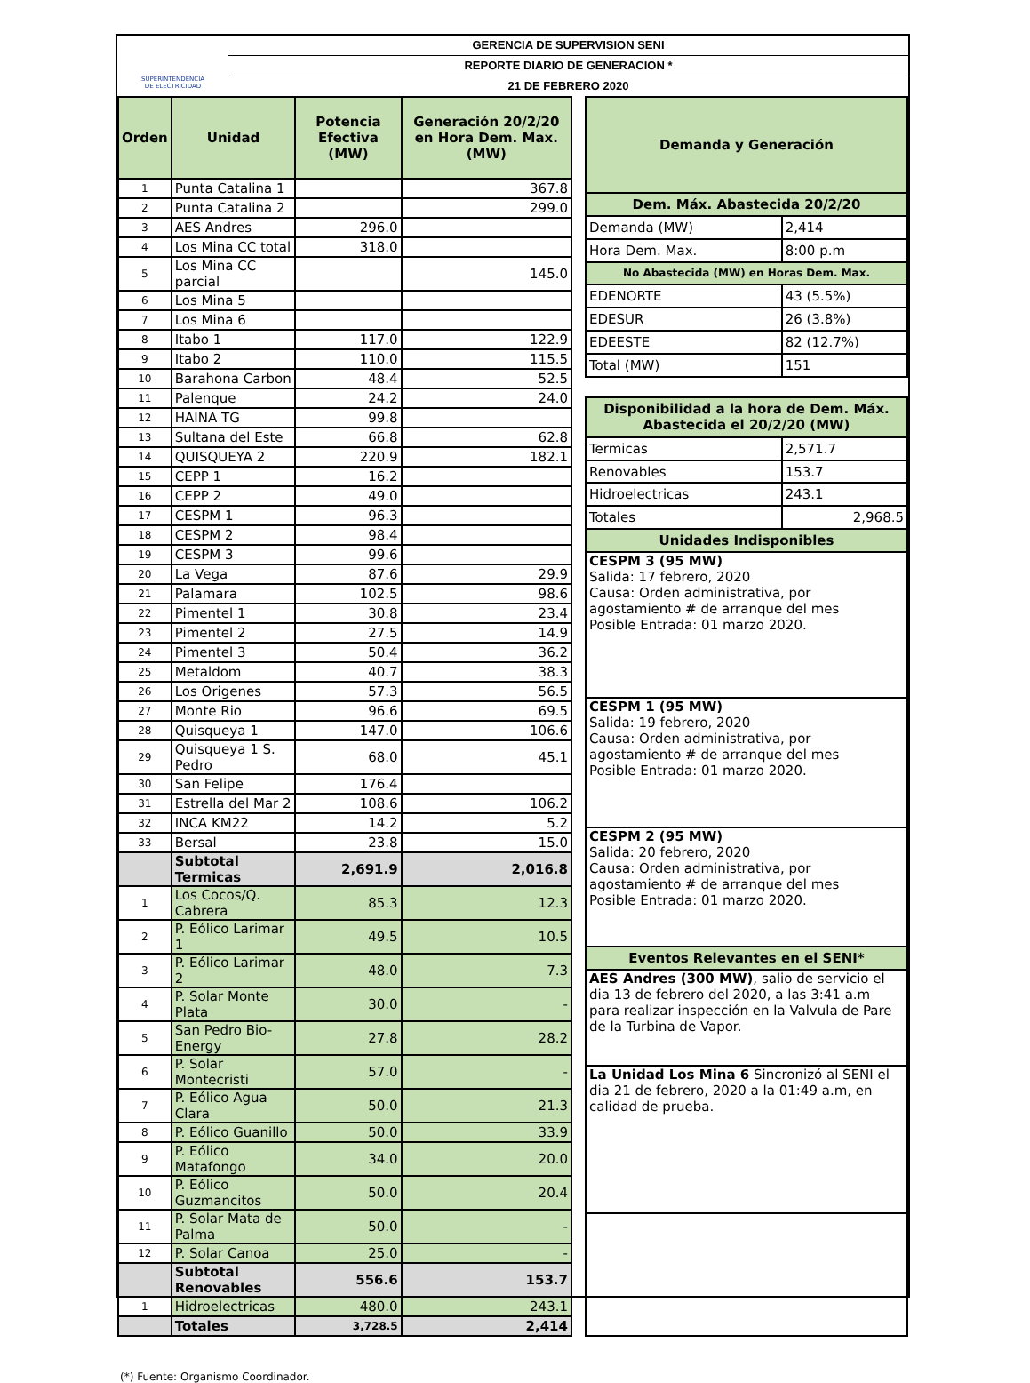SUPERINTENDENCIA
DE ELECTRICIDAD
GERENCIA DE SUPERVISION SENI
REPORTE DIARIO DE GENERACION *
21 DE FEBRERO 2020
| Orden | Unidad | Potencia Efectiva (MW) | Generación 20/2/20 en Hora Dem. Max. (MW) |
| --- | --- | --- | --- |
| 1 | Punta Catalina 1 | | 367.8 |
| 2 | Punta Catalina 2 | | 299.0 |
| 3 | AES Andres | 296.0 | |
| 4 | Los Mina CC total | 318.0 | |
| 5 | Los Mina CC parcial | | 145.0 |
| 6 | Los Mina 5 | | |
| 7 | Los Mina 6 | | |
| 8 | Itabo 1 | 117.0 | 122.9 |
| 9 | Itabo 2 | 110.0 | 115.5 |
| 10 | Barahona Carbon | 48.4 | 52.5 |
| 11 | Palenque | 24.2 | 24.0 |
| 12 | HAINA TG | 99.8 | |
| 13 | Sultana del Este | 66.8 | 62.8 |
| 14 | QUISQUEYA 2 | 220.9 | 182.1 |
| 15 | CEPP 1 | 16.2 | |
| 16 | CEPP 2 | 49.0 | |
| 17 | CESPM 1 | 96.3 | |
| 18 | CESPM 2 | 98.4 | |
| 19 | CESPM 3 | 99.6 | |
| 20 | La Vega | 87.6 | 29.9 |
| 21 | Palamara | 102.5 | 98.6 |
| 22 | Pimentel 1 | 30.8 | 23.4 |
| 23 | Pimentel 2 | 27.5 | 14.9 |
| 24 | Pimentel 3 | 50.4 | 36.2 |
| 25 | Metaldom | 40.7 | 38.3 |
| 26 | Los Origenes | 57.3 | 56.5 |
| 27 | Monte Rio | 96.6 | 69.5 |
| 28 | Quisqueya 1 | 147.0 | 106.6 |
| 29 | Quisqueya 1 S. Pedro | 68.0 | 45.1 |
| 30 | San Felipe | 176.4 | |
| 31 | Estrella del Mar 2 | 108.6 | 106.2 |
| 32 | INCA KM22 | 14.2 | 5.2 |
| 33 | Bersal | 23.8 | 15.0 |
| | Subtotal Termicas | 2,691.9 | 2,016.8 |
| 1 | Los Cocos/Q. Cabrera | 85.3 | 12.3 |
| 2 | P. Eólico Larimar 1 | 49.5 | 10.5 |
| 3 | P. Eólico Larimar 2 | 48.0 | 7.3 |
| 4 | P. Solar Monte Plata | 30.0 | - |
| 5 | San Pedro Bio-Energy | 27.8 | 28.2 |
| 6 | P. Solar Montecristi | 57.0 | - |
| 7 | P. Eólico Agua Clara | 50.0 | 21.3 |
| 8 | P. Eólico Guanillo | 50.0 | 33.9 |
| 9 | P. Eólico Matafongo | 34.0 | 20.0 |
| 10 | P. Eólico Guzmancitos | 50.0 | 20.4 |
| 11 | P. Solar Mata de Palma | 50.0 | - |
| 12 | P. Solar Canoa | 25.0 | - |
| | Subtotal Renovables | 556.6 | 153.7 |
| 1 | Hidroelectricas | 480.0 | 243.1 |
| | Totales | 3,728.5 | 2,414 |
| Demanda y Generación | |
| --- | --- |
| Dem. Máx. Abastecida 20/2/20 | |
| Demanda (MW) | 2,414 |
| Hora Dem. Max. | 8:00 p.m |
| No Abastecida (MW) en Horas Dem. Max. | |
| EDENORTE | 43 (5.5%) |
| EDESUR | 26 (3.8%) |
| EDEESTE | 82 (12.7%) |
| Total (MW) | 151 |
| Disponibilidad a la hora de Dem. Máx. Abastecida el 20/2/20 (MW) | |
| Termicas | 2,571.7 |
| Renovables | 153.7 |
| Hidroelectricas | 243.1 |
| Totales | 2,968.5 |
| Unidades Indisponibles | |
| CESPM 3 (95 MW) Salida: 17 febrero, 2020 Causa: Orden administrativa, por agostamiento # de arranque del mes Posible Entrada: 01 marzo 2020. | |
| CESPM 1 (95 MW) Salida: 19 febrero, 2020 Causa: Orden administrativa, por agostamiento # de arranque del mes Posible Entrada: 01 marzo 2020. | |
| CESPM 2 (95 MW) Salida: 20 febrero, 2020 Causa: Orden administrativa, por agostamiento # de arranque del mes Posible Entrada: 01 marzo 2020. | |
| Eventos Relevantes en el SENI* | |
| AES Andres (300 MW) , salio de servicio el dia 13 de febrero del 2020, a las 3:41 a.m para realizar inspección en la Valvula de Pare de la Turbina de Vapor. | |
| La Unidad Los Mina 6 Sincronizó al SENI el dia 21 de febrero, 2020 a la 01:49 a.m, en calidad de prueba. | |
(*) Fuente: Organismo Coordinador.